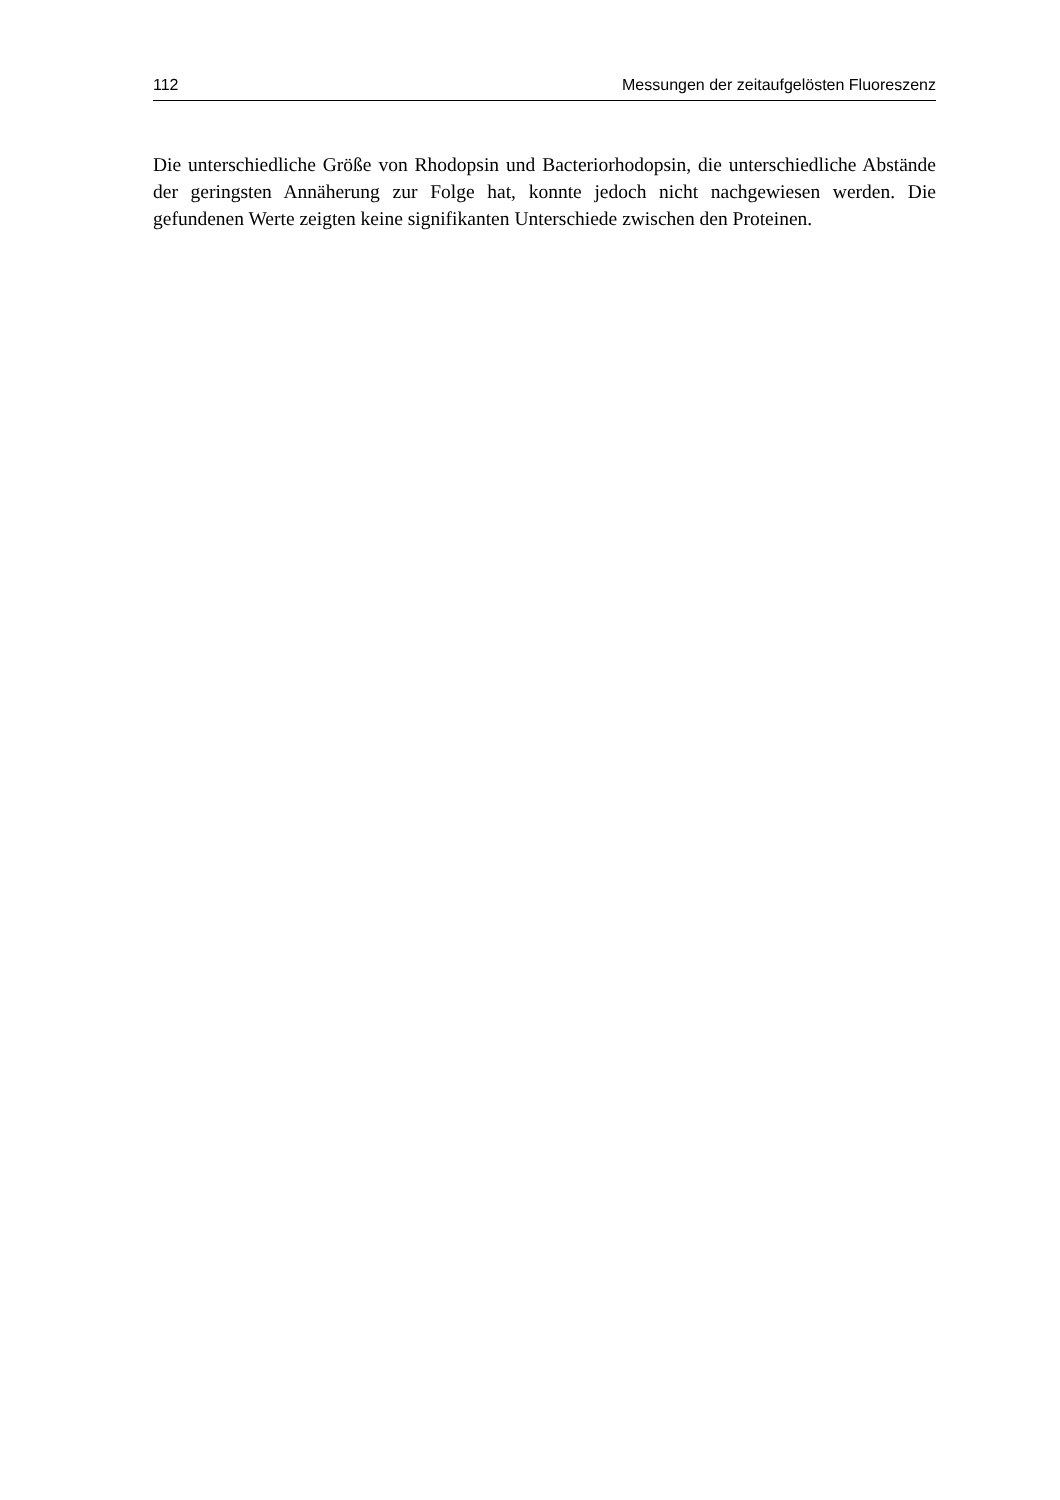112 Messungen der zeitaufgelösten Fluoreszenz
Die unterschiedliche Größe von Rhodopsin und Bacteriorhodopsin, die unterschiedliche Abstände der geringsten Annäherung zur Folge hat, konnte jedoch nicht nachgewiesen werden. Die gefundenen Werte zeigten keine signifikanten Unterschiede zwischen den Proteinen.